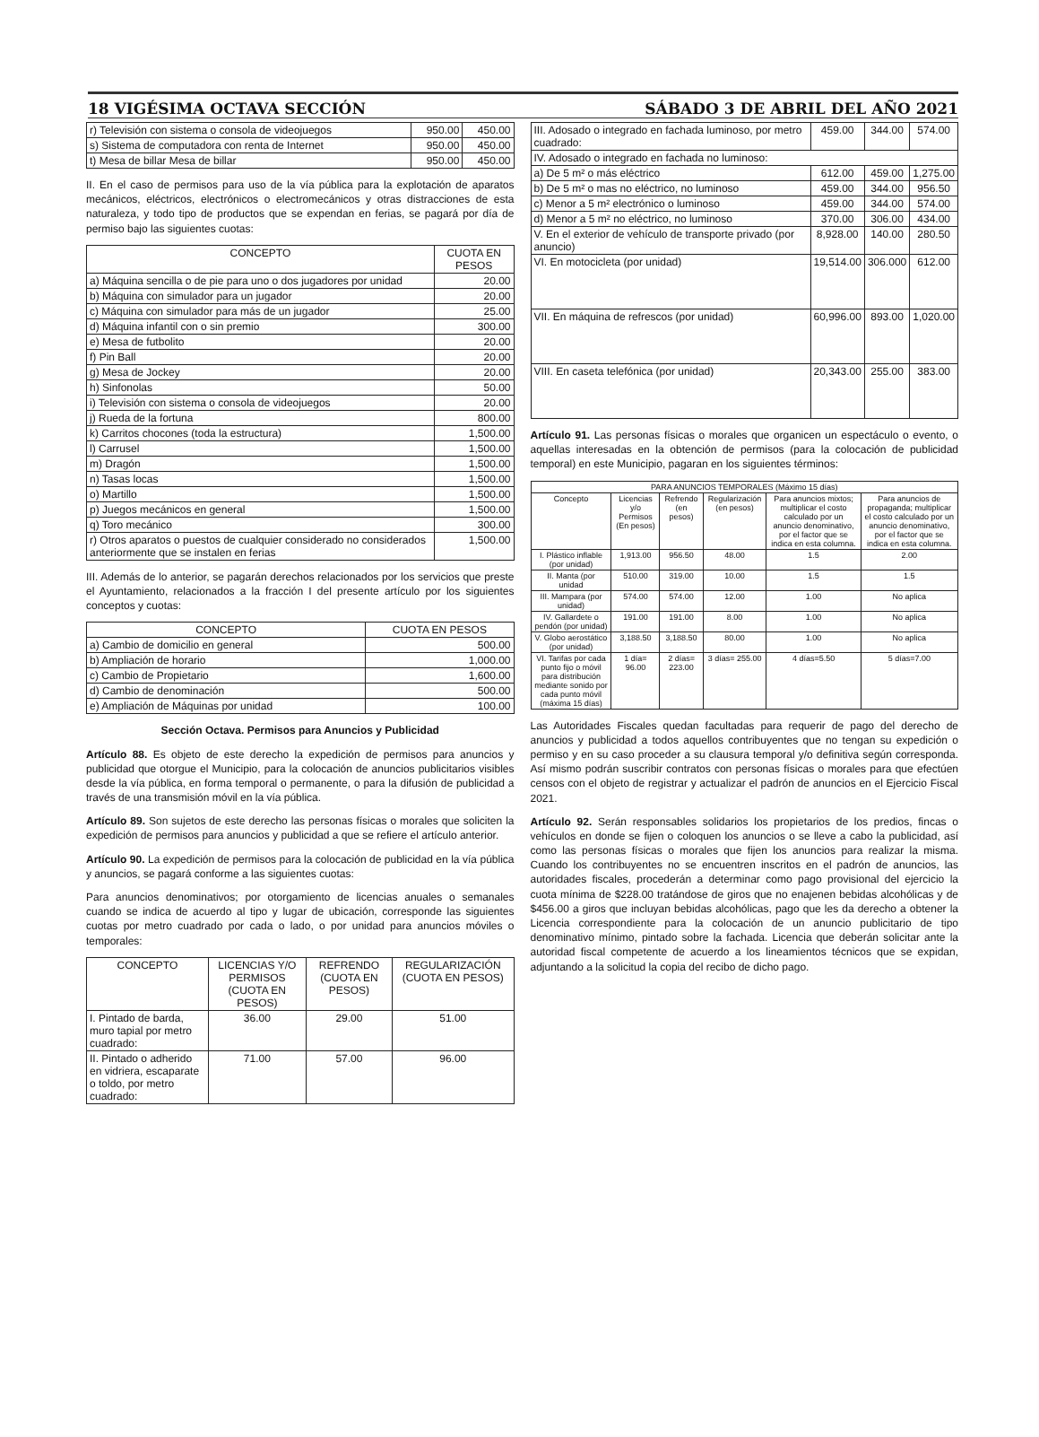18 VIGÉSIMA OCTAVA SECCIÓN SÁBADO 3 DE ABRIL DEL AÑO 2021
| r) Televisión con sistema o consola de videojuegos | 950.00 | 450.00 |
| s) Sistema de computadora con renta de Internet | 950.00 | 450.00 |
| t) Mesa de billar Mesa de billar | 950.00 | 450.00 |
II. En el caso de permisos para uso de la vía pública para la explotación de aparatos mecánicos, eléctricos, electrónicos o electromecánicos y otras distracciones de esta naturaleza, y todo tipo de productos que se expendan en ferias, se pagará por día de permiso bajo las siguientes cuotas:
| CONCEPTO | CUOTA EN PESOS |
| --- | --- |
| a) Máquina sencilla o de pie para uno o dos jugadores por unidad | 20.00 |
| b) Máquina con simulador para un jugador | 20.00 |
| c) Máquina con simulador para más de un jugador | 25.00 |
| d) Máquina infantil con o sin premio | 300.00 |
| e) Mesa de futbolito | 20.00 |
| f) Pin Ball | 20.00 |
| g) Mesa de Jockey | 20.00 |
| h) Sinfonolas | 50.00 |
| i) Televisión con sistema o consola de videojuegos | 20.00 |
| j) Rueda de la fortuna | 800.00 |
| k) Carritos chocones (toda la estructura) | 1,500.00 |
| l) Carrusel | 1,500.00 |
| m) Dragón | 1,500.00 |
| n) Tasas locas | 1,500.00 |
| o) Martillo | 1,500.00 |
| p) Juegos mecánicos en general | 1,500.00 |
| q) Toro mecánico | 300.00 |
| r) Otros aparatos o puestos de cualquier considerado no considerados anteriormente que se instalen en ferias | 1,500.00 |
III. Además de lo anterior, se pagarán derechos relacionados por los servicios que preste el Ayuntamiento, relacionados a la fracción I del presente artículo por los siguientes conceptos y cuotas:
| CONCEPTO | CUOTA EN PESOS |
| --- | --- |
| a) Cambio de domicilio en general | 500.00 |
| b) Ampliación de horario | 1,000.00 |
| c) Cambio de Propietario | 1,600.00 |
| d) Cambio de denominación | 500.00 |
| e) Ampliación de Máquinas por unidad | 100.00 |
Sección Octava. Permisos para Anuncios y Publicidad
Artículo 88. Es objeto de este derecho la expedición de permisos para anuncios y publicidad que otorgue el Municipio, para la colocación de anuncios publicitarios visibles desde la vía pública, en forma temporal o permanente, o para la difusión de publicidad a través de una transmisión móvil en la vía pública.
Artículo 89. Son sujetos de este derecho las personas físicas o morales que soliciten la expedición de permisos para anuncios y publicidad a que se refiere el artículo anterior.
Artículo 90. La expedición de permisos para la colocación de publicidad en la vía pública y anuncios, se pagará conforme a las siguientes cuotas:
Para anuncios denominativos; por otorgamiento de licencias anuales o semanales cuando se indica de acuerdo al tipo y lugar de ubicación, corresponde las siguientes cuotas por metro cuadrado por cada o lado, o por unidad para anuncios móviles o temporales:
| CONCEPTO | LICENCIAS Y/O PERMISOS (CUOTA EN PESOS) | REFRENDO (CUOTA EN PESOS) | REGULARIZACIÓN (CUOTA EN PESOS) |
| --- | --- | --- | --- |
| I. Pintado de barda, muro tapial por metro cuadrado: | 36.00 | 29.00 | 51.00 |
| II. Pintado o adherido en vidriera, escaparate o toldo, por metro cuadrado: | 71.00 | 57.00 | 96.00 |
| III. Adosado o integrado en fachada luminoso, por metro cuadrado: | 459.00 | 344.00 | 574.00 |
| IV. Adosado o integrado en fachada no luminoso: | | | |
| a) De 5 m² o más eléctrico | 612.00 | 459.00 | 1,275.00 |
| b) De 5 m² o mas no eléctrico, no luminoso | 459.00 | 344.00 | 956.50 |
| c) Menor a 5 m² electrónico o luminoso | 459.00 | 344.00 | 574.00 |
| d) Menor a 5 m² no eléctrico, no luminoso | 370.00 | 306.00 | 434.00 |
| V. En el exterior de vehículo de transporte privado (por anuncio) | 8,928.00 | 140.00 | 280.50 |
| VI. En motocicleta (por unidad) | 19,514.00 | 306.000 | 612.00 |
| VII. En máquina de refrescos (por unidad) | 60,996.00 | 893.00 | 1,020.00 |
| VIII. En caseta telefónica (por unidad) | 20,343.00 | 255.00 | 383.00 |
Artículo 91. Las personas físicas o morales que organicen un espectáculo o evento, o aquellas interesadas en la obtención de permisos (para la colocación de publicidad temporal) en este Municipio, pagaran en los siguientes términos:
| PARA ANUNCIOS TEMPORALES (Máximo 15 días) | | | | | |
| Concepto | Licencias y/o Permisos (En pesos) | Refrendo (en pesos) | Regularización (en pesos) | Para anuncios mixtos; multiplicar el costo calculado por un anuncio denominativo, por el factor que se indica en esta columna. | Para anuncios de propaganda; multiplicar el costo calculado por un anuncio denominativo, por el factor que se indica en esta columna. |
| I. Plástico inflable (por unidad) | 1,913.00 | 956.50 | 48.00 | 1.5 | 2.00 |
| II. Manta (por unidad | 510.00 | 319.00 | 10.00 | 1.5 | 1.5 |
| III. Mampara (por unidad) | 574.00 | 574.00 | 12.00 | 1.00 | No aplica |
| IV. Gallardete o pendón (por unidad) | 191.00 | 191.00 | 8.00 | 1.00 | No aplica |
| V. Globo aerostático (por unidad) | 3,188.50 | 3,188.50 | 80.00 | 1.00 | No aplica |
| VI. Tarifas por cada punto fijo o móvil para distribución mediante sonido por cada punto móvil (máxima 15 días) | 1 día= 96.00 | 2 días= 223.00 | 3 días= 255.00 | 4 días=5.50 | 5 días=7.00 |
Las Autoridades Fiscales quedan facultadas para requerir de pago del derecho de anuncios y publicidad a todos aquellos contribuyentes que no tengan su expedición o permiso y en su caso proceder a su clausura temporal y/o definitiva según corresponda. Así mismo podrán suscribir contratos con personas físicas o morales para que efectúen censos con el objeto de registrar y actualizar el padrón de anuncios en el Ejercicio Fiscal 2021.
Artículo 92. Serán responsables solidarios los propietarios de los predios, fincas o vehículos en donde se fijen o coloquen los anuncios o se lleve a cabo la publicidad, así como las personas físicas o morales que fijen los anuncios para realizar la misma. Cuando los contribuyentes no se encuentren inscritos en el padrón de anuncios, las autoridades fiscales, procederán a determinar como pago provisional del ejercicio la cuota mínima de $228.00 tratándose de giros que no enajenen bebidas alcohólicas y de $456.00 a giros que incluyan bebidas alcohólicas, pago que les da derecho a obtener la Licencia correspondiente para la colocación de un anuncio publicitario de tipo denominativo mínimo, pintado sobre la fachada. Licencia que deberán solicitar ante la autoridad fiscal competente de acuerdo a los lineamientos técnicos que se expidan, adjuntando a la solicitud la copia del recibo de dicho pago.